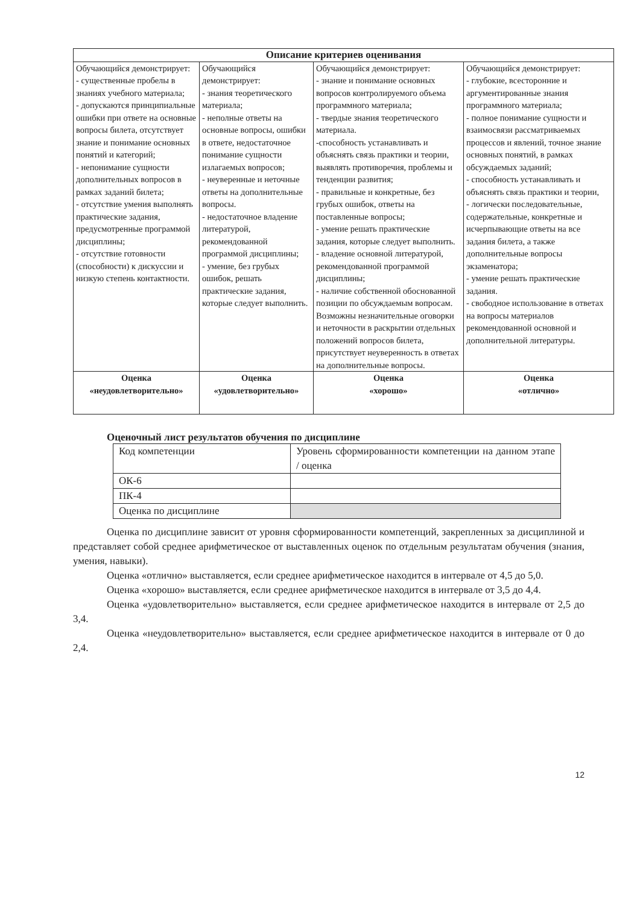| Описание критериев оценивания | | | |
| --- | --- | --- | --- |
| Обучающийся демонстрирует: - существенные пробелы в знаниях учебного материала; - допускаются принципиальные ошибки при ответе на основные вопросы билета, отсутствует знание и понимание основных понятий и категорий; - непонимание сущности дополнительных вопросов в рамках заданий билета; - отсутствие умения выполнять практические задания, предусмотренные программой дисциплины; - отсутствие готовности (способности) к дискуссии и низкую степень контактности. | Обучающийся демонстрирует: - знания теоретического материала; - неполные ответы на основные вопросы, ошибки в ответе, недостаточное понимание сущности излагаемых вопросов; - неуверенные и неточные ответы на дополнительные вопросы. - недостаточное владение литературой, рекомендованной программой дисциплины; - умение, без грубых ошибок, решать практические задания, которые следует выполнить. | Обучающийся демонстрирует: - знание и понимание основных вопросов контролируемого объема программного материала; - твердые знания теоретического материала. -способность устанавливать и объяснять связь практики и теории, выявлять противоречия, проблемы и тенденции развития; - правильные и конкретные, без грубых ошибок, ответы на поставленные вопросы; - умение решать практические задания, которые следует выполнить. - владение основной литературой, рекомендованной программой дисциплины; - наличие собственной обоснованной позиции по обсуждаемым вопросам. Возможны незначительные оговорки и неточности в раскрытии отдельных положений вопросов билета, присутствует неуверенность в ответах на дополнительные вопросы. | Обучающийся демонстрирует: - глубокие, всесторонние и аргументированные знания программного материала; - полное понимание сущности и взаимосвязи рассматриваемых процессов и явлений, точное знание основных понятий, в рамках обсуждаемых заданий; - способность устанавливать и объяснять связь практики и теории, - логически последовательные, содержательные, конкретные и исчерпывающие ответы на все задания билета, а также дополнительные вопросы экзаменатора; - умение решать практические задания. - свободное использование в ответах на вопросы материалов рекомендованной основной и дополнительной литературы. |
| Оценка «неудовлетворительно» | Оценка «удовлетворительно» | Оценка «хорошо» | Оценка «отлично» |
Оценочный лист результатов обучения по дисциплине
| Код компетенции | Уровень сформированности компетенции на данном этапе / оценка |
| ОК-6 | |
| ПК-4 | |
| Оценка по дисциплине | |
Оценка по дисциплине зависит от уровня сформированности компетенций, закрепленных за дисциплиной и представляет собой среднее арифметическое от выставленных оценок по отдельным результатам обучения (знания, умения, навыки).
Оценка «отлично» выставляется, если среднее арифметическое находится в интервале от 4,5 до 5,0.
Оценка «хорошо» выставляется, если среднее арифметическое находится в интервале от 3,5 до 4,4.
Оценка «удовлетворительно» выставляется, если среднее арифметическое находится в интервале от 2,5 до 3,4.
Оценка «неудовлетворительно» выставляется, если среднее арифметическое находится в интервале от 0 до 2,4.
12